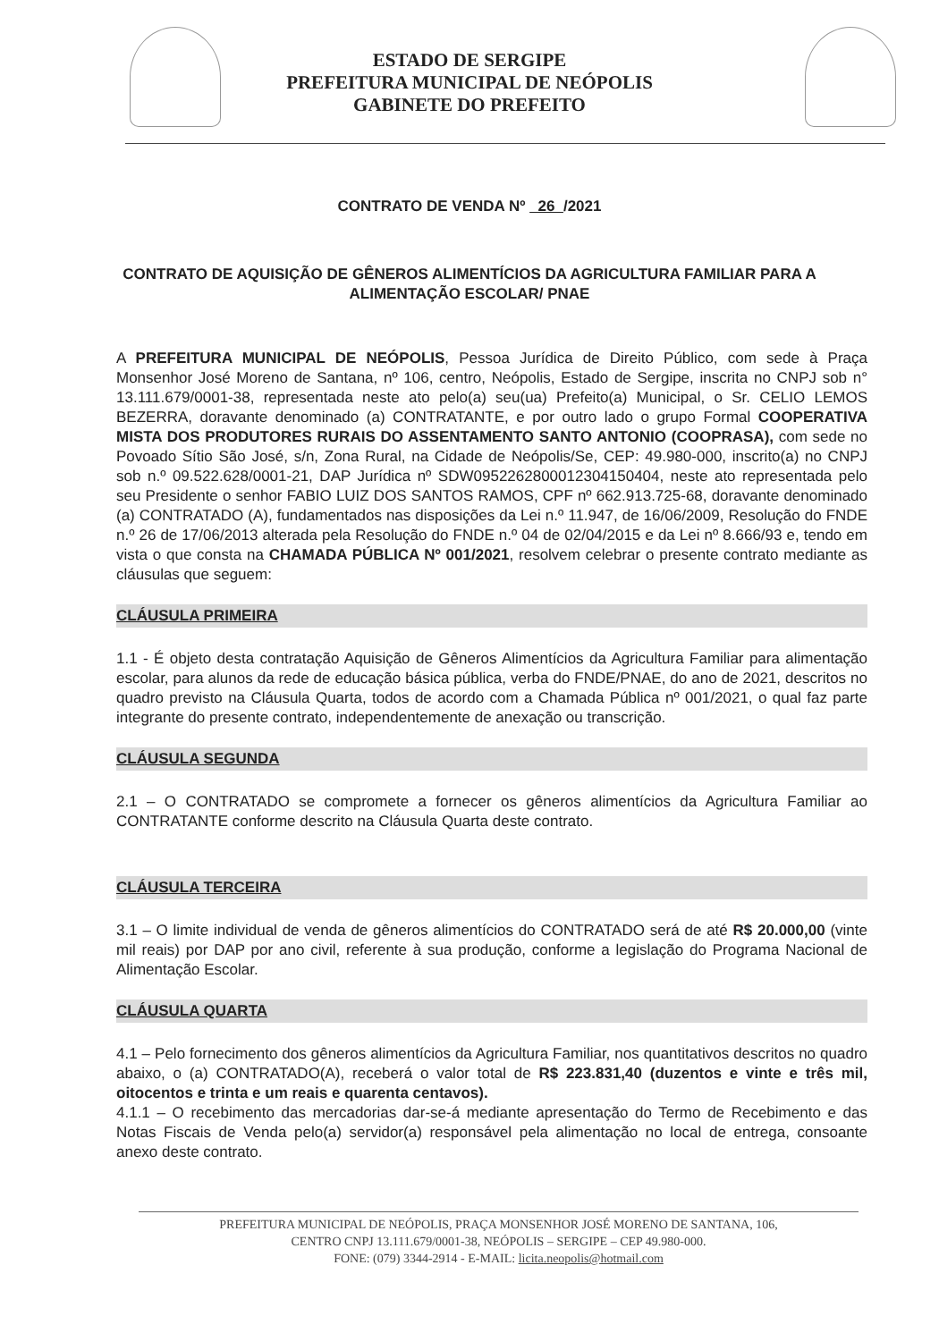ESTADO DE SERGIPE
PREFEITURA MUNICIPAL DE NEÓPOLIS
GABINETE DO PREFEITO
CONTRATO DE VENDA Nº 26 /2021
CONTRATO DE AQUISIÇÃO DE GÊNEROS ALIMENTÍCIOS DA AGRICULTURA FAMILIAR PARA A ALIMENTAÇÃO ESCOLAR/ PNAE
A PREFEITURA MUNICIPAL DE NEÓPOLIS, Pessoa Jurídica de Direito Público, com sede à Praça Monsenhor José Moreno de Santana, nº 106, centro, Neópolis, Estado de Sergipe, inscrita no CNPJ sob n° 13.111.679/0001-38, representada neste ato pelo(a) seu(ua) Prefeito(a) Municipal, o Sr. CELIO LEMOS BEZERRA, doravante denominado (a) CONTRATANTE, e por outro lado o grupo Formal COOPERATIVA MISTA DOS PRODUTORES RURAIS DO ASSENTAMENTO SANTO ANTONIO (COOPRASA), com sede no Povoado Sítio São José, s/n, Zona Rural, na Cidade de Neópolis/Se, CEP: 49.980-000, inscrito(a) no CNPJ sob n.º 09.522.628/0001-21, DAP Jurídica nº SDW0952262800012304150404, neste ato representada pelo seu Presidente o senhor FABIO LUIZ DOS SANTOS RAMOS, CPF nº 662.913.725-68, doravante denominado (a) CONTRATADO (A), fundamentados nas disposições da Lei n.º 11.947, de 16/06/2009, Resolução do FNDE n.º 26 de 17/06/2013 alterada pela Resolução do FNDE n.º 04 de 02/04/2015 e da Lei nº 8.666/93 e, tendo em vista o que consta na CHAMADA PÚBLICA Nº 001/2021, resolvem celebrar o presente contrato mediante as cláusulas que seguem:
CLÁUSULA PRIMEIRA
1.1 - É objeto desta contratação Aquisição de Gêneros Alimentícios da Agricultura Familiar para alimentação escolar, para alunos da rede de educação básica pública, verba do FNDE/PNAE, do ano de 2021, descritos no quadro previsto na Cláusula Quarta, todos de acordo com a Chamada Pública nº 001/2021, o qual faz parte integrante do presente contrato, independentemente de anexação ou transcrição.
CLÁUSULA SEGUNDA
2.1 – O CONTRATADO se compromete a fornecer os gêneros alimentícios da Agricultura Familiar ao CONTRATANTE conforme descrito na Cláusula Quarta deste contrato.
CLÁUSULA TERCEIRA
3.1 – O limite individual de venda de gêneros alimentícios do CONTRATADO será de até R$ 20.000,00 (vinte mil reais) por DAP por ano civil, referente à sua produção, conforme a legislação do Programa Nacional de Alimentação Escolar.
CLÁUSULA QUARTA
4.1 – Pelo fornecimento dos gêneros alimentícios da Agricultura Familiar, nos quantitativos descritos no quadro abaixo, o (a) CONTRATADO(A), receberá o valor total de R$ 223.831,40 (duzentos e vinte e três mil, oitocentos e trinta e um reais e quarenta centavos).
4.1.1 – O recebimento das mercadorias dar-se-á mediante apresentação do Termo de Recebimento e das Notas Fiscais de Venda pelo(a) servidor(a) responsável pela alimentação no local de entrega, consoante anexo deste contrato.
PREFEITURA MUNICIPAL DE NEÓPOLIS, PRAÇA MONSENHOR JOSÉ MORENO DE SANTANA, 106,
CENTRO CNPJ 13.111.679/0001-38, NEÓPOLIS – SERGIPE – CEP 49.980-000.
FONE: (079) 3344-2914 - E-MAIL: licita.neopolis@hotmail.com